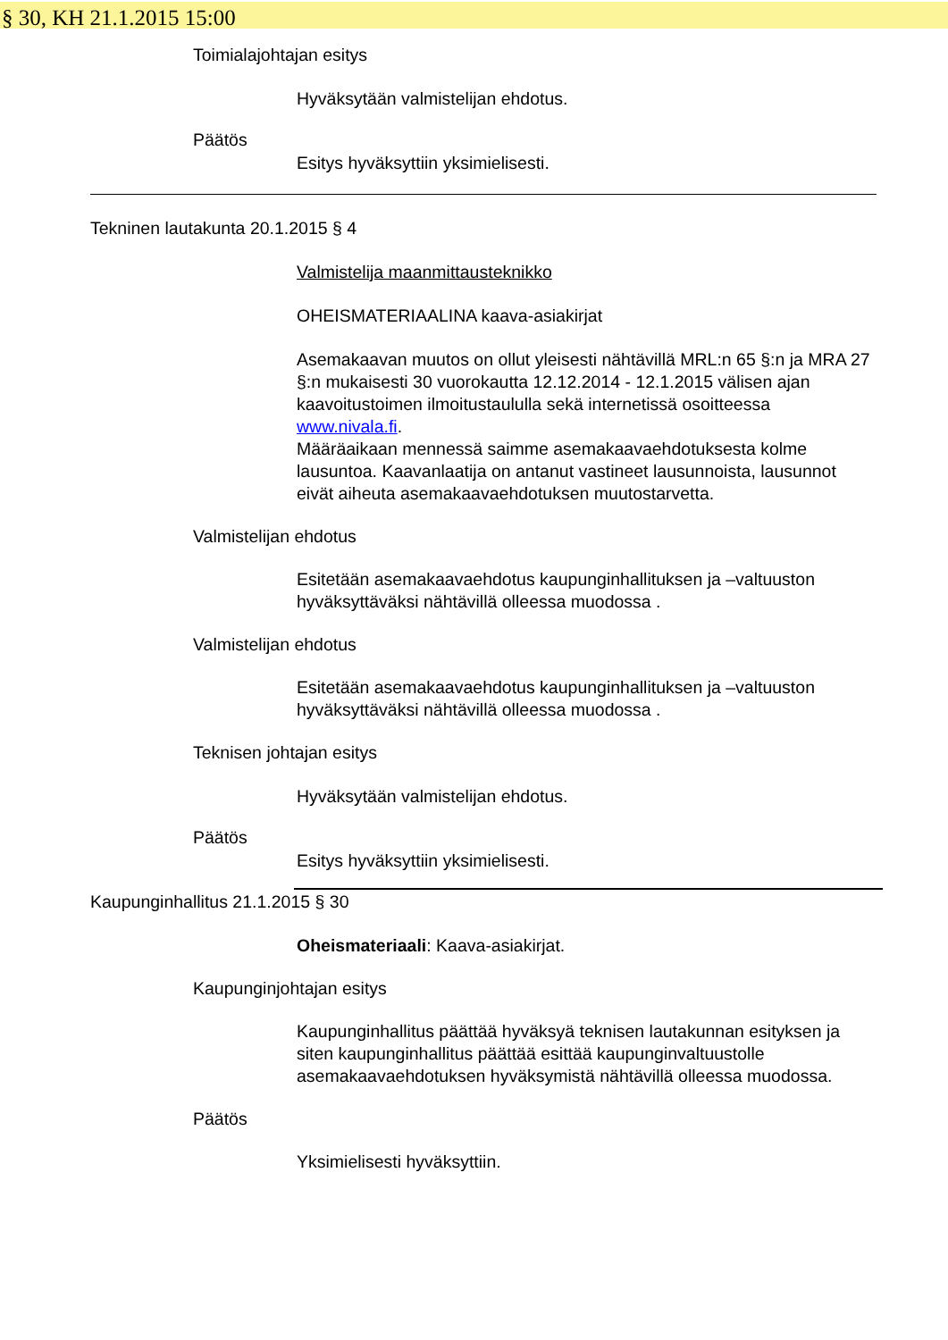§ 30, KH 21.1.2015 15:00
Toimialajohtajan esitys
Hyväksytään valmistelijan ehdotus.
Päätös
Esitys hyväksyttiin yksimielisesti.
Tekninen lautakunta 20.1.2015 § 4
Valmistelija maanmittausteknikko
OHEISMATERIAALINA kaava-asiakirjat
Asemakaavan muutos on ollut yleisesti nähtävillä MRL:n 65 §:n ja MRA 27 §:n mukaisesti 30 vuorokautta 12.12.2014 - 12.1.2015 välisen ajan kaavoitustoimen ilmoitustaululla sekä internetissä osoitteessa www.nivala.fi.
Määräaikaan mennessä saimme asemakaavaehdotuksesta kolme lausuntoa. Kaavanlaatija on antanut vastineet lausunnoista, lausunnot eivät aiheuta asemakaavaehdotuksen muutostarvetta.
Valmistelijan ehdotus
Esitetään asemakaavaehdotus kaupunginhallituksen ja –valtuuston hyväksyttäväksi nähtävillä olleessa muodossa .
Valmistelijan ehdotus
Esitetään asemakaavaehdotus kaupunginhallituksen ja –valtuuston hyväksyttäväksi nähtävillä olleessa muodossa .
Teknisen johtajan esitys
Hyväksytään valmistelijan ehdotus.
Päätös
Esitys hyväksyttiin yksimielisesti.
Kaupunginhallitus 21.1.2015 § 30
Oheismateriaali: Kaava-asiakirjat.
Kaupunginjohtajan esitys
Kaupunginhallitus päättää hyväksyä teknisen lautakunnan esityksen ja siten kaupunginhallitus päättää esittää kaupunginvaltuustolle asemakaavaehdotuksen hyväksymistä nähtävillä olleessa muodossa.
Päätös
Yksimielisesti hyväksyttiin.